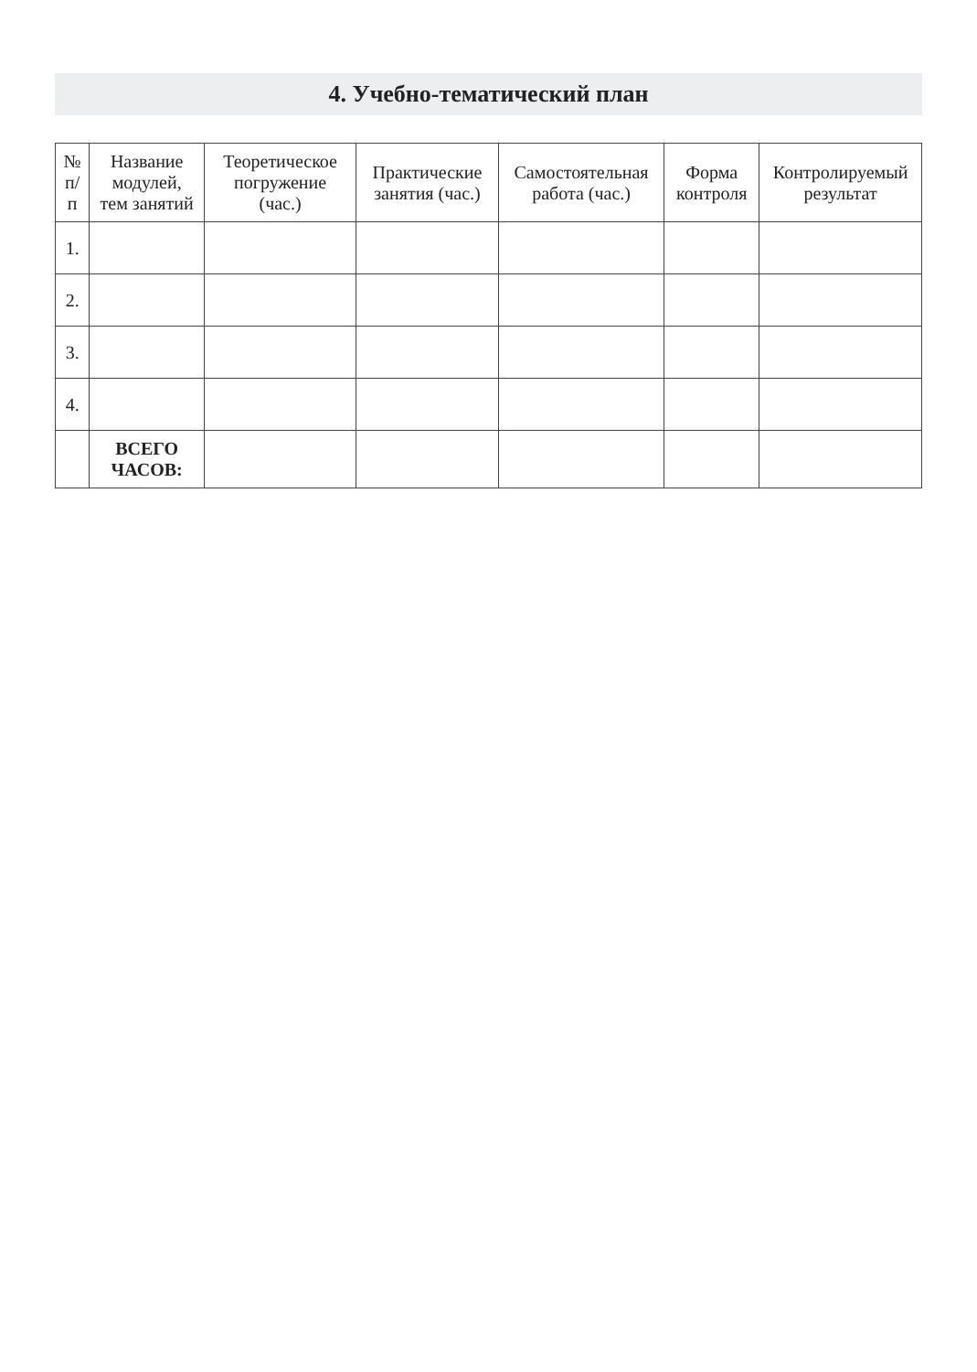4. Учебно-тематический план
| № п/п | Название модулей, тем занятий | Теоретическое погружение (час.) | Практические занятия (час.) | Самостоятельная работа (час.) | Форма контроля | Контролируемый результат |
| --- | --- | --- | --- | --- | --- | --- |
| 1. | | | | | | |
| 2. | | | | | | |
| 3. | | | | | | |
| 4. | | | | | | |
| | ВСЕГО ЧАСОВ: | | | | | |